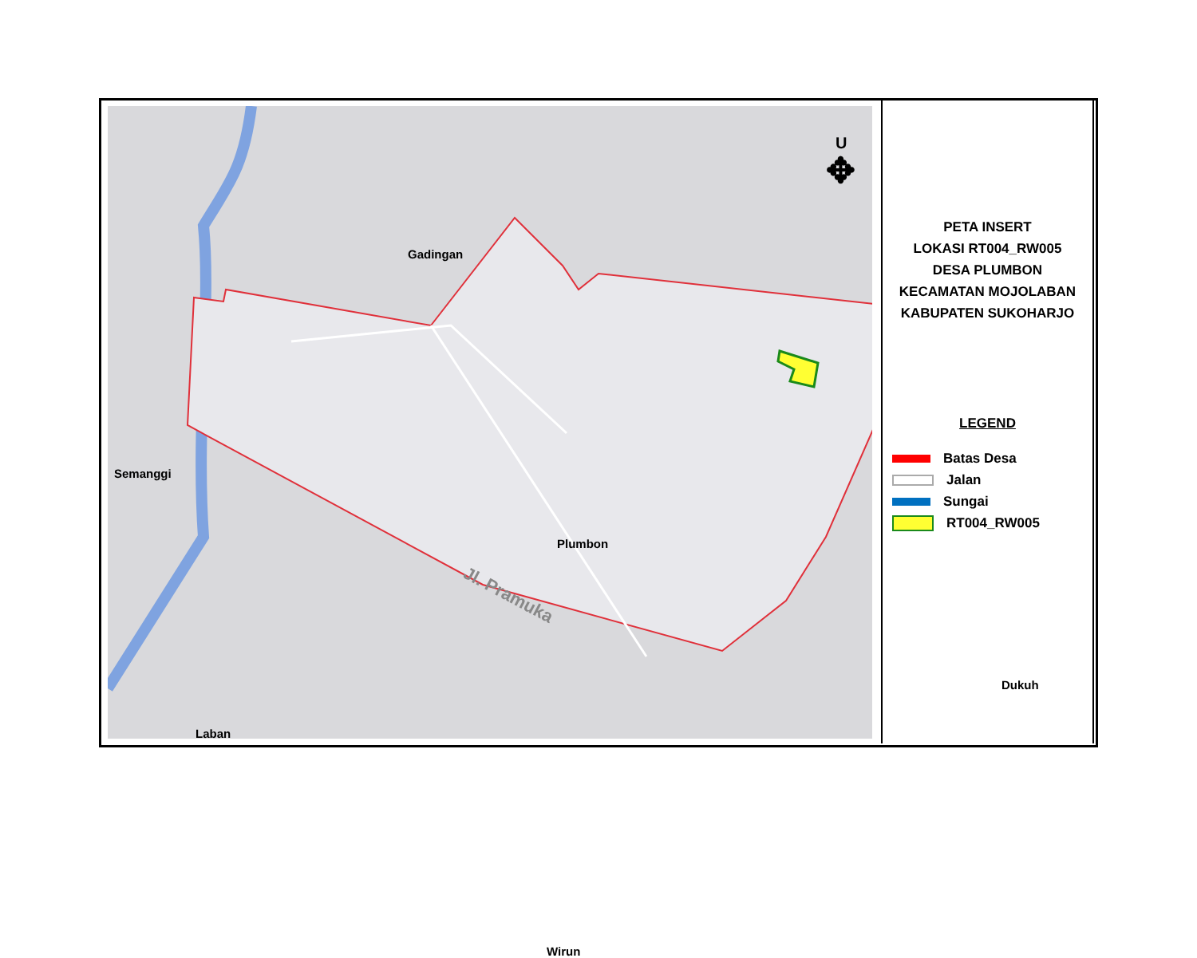Gadingan
Semanggi
Plumbon
Dukuh
Laban
Wirun
Jl. Pramuka
U
✥
PETA INSERT
LOKASI RT004_RW005
DESA PLUMBON
KECAMATAN MOJOLABAN
KABUPATEN SUKOHARJO
LEGEND
Batas Desa
Jalan
Sungai
RT004_RW005